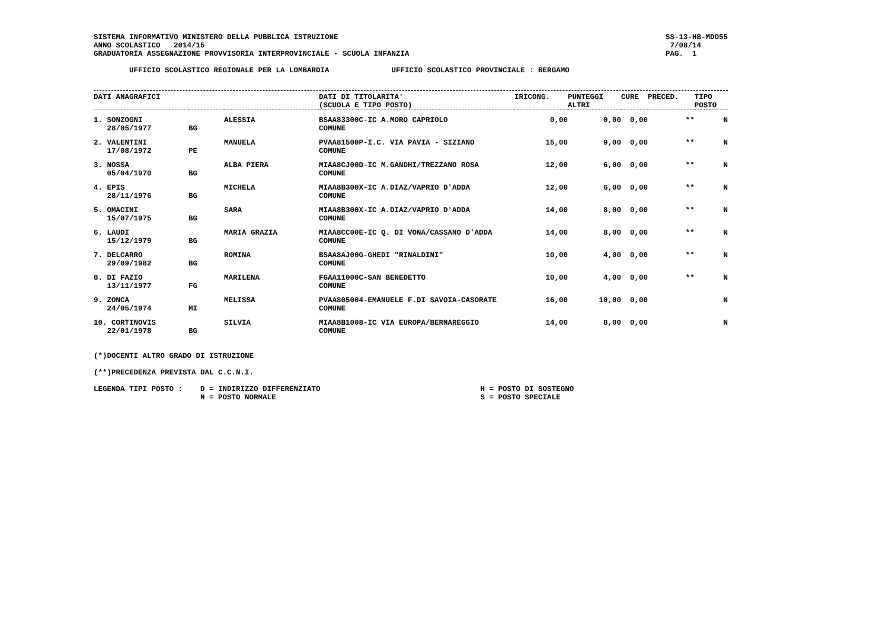SISTEMA INFORMATIVO MINISTERO DELLA PUBBLICA ISTRUZIONE
ANNO SCOLASTICO   2014/15
GRADUATORIA ASSEGNAZIONE PROVVISORIA INTERPROVINCIALE - SCUOLA INFANZIA
SS-13-HB-MDO55
 7/08/14
PAG.  1
        UFFICIO SCOLASTICO REGIONALE PER LA LOMBARDIA              UFFICIO SCOLASTICO PROVINCIALE : BERGAMO
| DATI ANAGRAFICI | | | DATI DI TITOLARITA' (SCUOLA E TIPO POSTO) | IRICONG. | PUNTEGGI ALTRI | CURE | PRECED. | TIPO POSTO |
| --- | --- | --- | --- | --- | --- | --- | --- | --- |
| 1. SONZOGNI 28/05/1977 | BG | ALESSIA | BSAA83300C-IC A.MORO CAPRIOLO COMUNE | 0,00 | 0,00 | 0,00 | ** | N |
| 2. VALENTINI 17/08/1972 | PE | MANUELA | PVAA81500P-I.C. VIA PAVIA - SIZIANO COMUNE | 15,00 | 9,00 | 0,00 | ** | N |
| 3. NOSSA 05/04/1970 | BG | ALBA PIERA | MIAA8CJ00D-IC M.GANDHI/TREZZANO ROSA COMUNE | 12,00 | 6,00 | 0,00 | ** | N |
| 4. EPIS 28/11/1976 | BG | MICHELA | MIAA8B300X-IC A.DIAZ/VAPRIO D'ADDA COMUNE | 12,00 | 6,00 | 0,00 | ** | N |
| 5. OMACINI 15/07/1975 | BG | SARA | MIAA8B300X-IC A.DIAZ/VAPRIO D'ADDA COMUNE | 14,00 | 8,00 | 0,00 | ** | N |
| 6. LAUDI 15/12/1979 | BG | MARIA GRAZIA | MIAA8CC00E-IC Q. DI VONA/CASSANO D'ADDA COMUNE | 14,00 | 8,00 | 0,00 | ** | N |
| 7. DELCARRO 29/09/1982 | BG | ROMINA | BSAA8AJ00G-GHEDI "RINALDINI" COMUNE | 10,00 | 4,00 | 0,00 | ** | N |
| 8. DI FAZIO 13/11/1977 | FG | MARILENA | FGAA11000C-SAN BENEDETTO COMUNE | 10,00 | 4,00 | 0,00 | ** | N |
| 9. ZONCA 24/05/1974 | MI | MELISSA | PVAA805004-EMANUELE F.DI SAVOIA-CASORATE COMUNE | 16,00 | 10,00 | 0,00 | | N |
| 10. CORTINOVIS 22/01/1978 | BG | SILVIA | MIAA8B1008-IC VIA EUROPA/BERNAREGGIO COMUNE | 14,00 | 8,00 | 0,00 | | N |
(*)DOCENTI ALTRO GRADO DI ISTRUZIONE

(**)PRECEDENZA PREVISTA DAL C.C.N.I.

LEGENDA TIPI POSTO :    D = INDIRIZZO DIFFERENZIATO                                    H = POSTO DI SOSTEGNO
                        N = POSTO NORMALE                                              S = POSTO SPECIALE